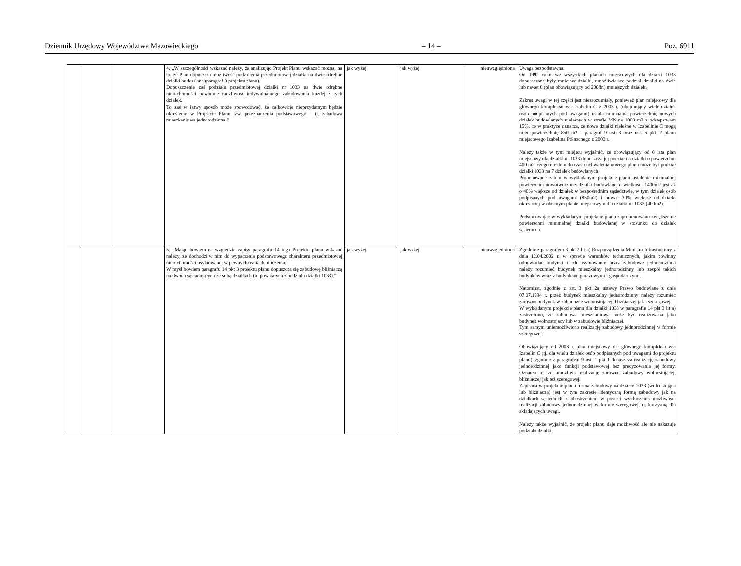Dziennik Urzędowy Województwa Mazowieckiego – 14 – Poz. 6911
| | | | 4. „W szczególności wskazać należy, że analizując Projekt Planu wskazać można, na to, że Plan dopuszcza możliwość podzielenia przedmiotowej działki na dwie odrębne działki budowlane (paragraf 8 projektu planu). Dopuszczenie zaś podziału przedmiotowej działki nr 1033 na dwie odrębne nieruchomości powoduje możliwość indywidualnego zabudowania każdej z tych działek. To zaś w łatwy sposób może spowodować, że całkowicie nieprzydatnym będzie określenie w Projekcie Planu tzw. przeznaczenia podstawowego – tj. zabudowa mieszkaniowa jednorodzinna.” | jak wyżej | jak wyżej | nieuwzględniona | Uwaga bezpodstawna. Od 1992 roku we wszystkich planach miejscowych dla działki 1033 dopuszczane były mniejsze działki, umożliwiające podział działki na dwie lub nawet 8 (plan obowiązujący od 2008r.) mniejszych działek. Zakres uwagi w tej części jest niezrozumiały, ponieważ plan miejscowy dla głównego kompleksu wsi Izabelin C z 2003 r. (obejmujący wiele działek osób podpisanych pod uwagami) ustala minimalną powierzchnię nowych działek budowlanych nieleśnych w strefie MN na 1000 m2 z odstępstwem 15%, co w praktyce oznacza, że nowe działki nieleśne w Izabelinie C mogą mieć powierzchnię 850 m2 – paragraf 9 ust. 3 oraz ust. 5 pkt. 2 planu miejscowego Izabelina Północnego z 2003 r. Należy także w tym miejscu wyjaśnić, że obowiązujący od 6 lata plan miejscowy dla działki nr 1033 dopuszcza jej podział na działki o powierzchni 400 m2, czego efektem do czasu uchwalenia nowego planu może być podział działki 1033 na 7 działek budowlanych Proponowane zatem w wykładanym projekcie planu ustalenie minimalnej powierzchni nowotworzonej działki budowlanej o wielkości 1400m2 jest aż o 40% większe od działek w bezpośrednim sąsiedztwie, w tym działek osób podpisanych pod uwagami (850m2) i prawie 30% większe od działki określonej w obecnym planie miejscowym dla działki nr 1033 (400m2). Podsumowując w wykładanym projekcie planu zaproponowano zwiększenie powierzchni minimalnej działki budowlanej w stosunku do działek sąsiednich. |
| | | | 5. „Mając bowiem na względzie zapisy paragrafu 14 tego Projektu planu wskazać należy, ze dochodzi w nim do wypaczenia podstawowego charakteru przedmiotowej nieruchomości usytuowanej w pewnych realiach otoczenia. W myśl bowiem paragrafu 14 pkt 3 projektu planu dopuszcza się zabudowę bliźniaczą na dwóch sąsiadujących ze sobą działkach (tu powstałych z podziału działki 1033).” | jak wyżej | jak wyżej | nieuwzględniona | Zgodnie z paragrafem 3 pkt 2 lit a) Rozporządzenia Ministra Infrastruktury z dnia 12.04.2002 r. w sprawie warunków technicznych, jakim powinny odpowiadać budynki i ich usytuowanie przez zabudowę jednorodzinną należy rozumieć budynek mieszkalny jednorodzinny lub zespół takich budynków wraz z budynkami garażowymi i gospodarczymi. Natomiast, zgodnie z art. 3 pkt 2a ustawy Prawo budowlane z dnia 07.07.1994 r. przez budynek mieszkalny jednorodzinny należy rozumieć zarówno budynek w zabudowie wolnostojącej, bliźniaczej jak i szeregowej. W wykładanym projekcie planu dla działki 1033 w paragrafie 14 pkt 3 lit a) zastrzeżono, że zabudowa mieszkaniowa może być realizowana jako budynek wolnostojący lub w zabudowie bliźniaczej. Tym samym uniemożliwiono realizację zabudowy jednorodzinnej w formie szeregowej. Obowiązujący od 2003 r. plan miejscowy dla głównego kompleksu wsi Izabelin C (tj. dla wielu działek osób podpisanych pod uwagami do projektu planu), zgodnie z paragrafem 9 ust. 1 pkt 1 dopuszcza realizację zabudowy jednorodzinnej jako funkcji podstawowej bez precyzowania jej formy. Oznacza to, że umożliwia realizację zarówno zabudowy wolnostojącej, bliźniaczej jak też szeregowej. Zapisana w projekcie planu forma zabudowy na działce 1033 (wolnostojąca lub bliźniacza) jest w tym zakresie identyczną formą zabudowy jak na działkach sąsiednich z obostrzeniem w postaci wykluczenia możliwości realizacji zabudowy jednorodzinnej w formie szeregowej, tj. korzystną dla składających uwagi. Należy także wyjaśnić, że projekt planu daje możliwość ale nie nakazuje podziału działki. |